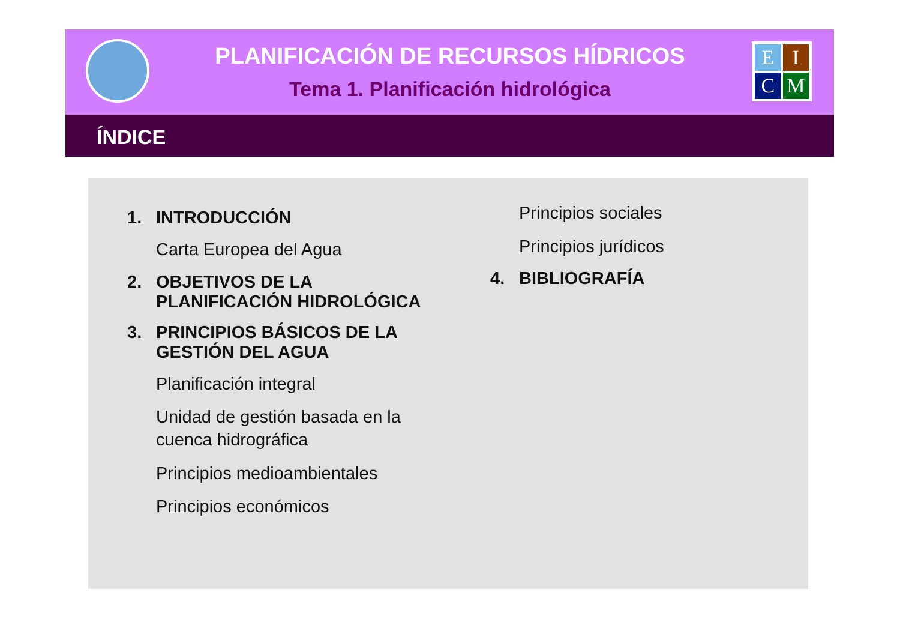PLANIFICACIÓN DE RECURSOS HÍDRICOS
Tema 1. Planificación hidrológica
E
I
C
M
ÍNDICE
1. INTRODUCCIÓN
Carta Europea del Agua
2. OBJETIVOS DE LA PLANIFICACIÓN HIDROLÓGICA
3. PRINCIPIOS BÁSICOS DE LA GESTIÓN DEL AGUA
Planificación integral
Unidad de gestión basada en la cuenca hidrográfica
Principios medioambientales
Principios económicos
Principios sociales
Principios jurídicos
4. BIBLIOGRAFÍA